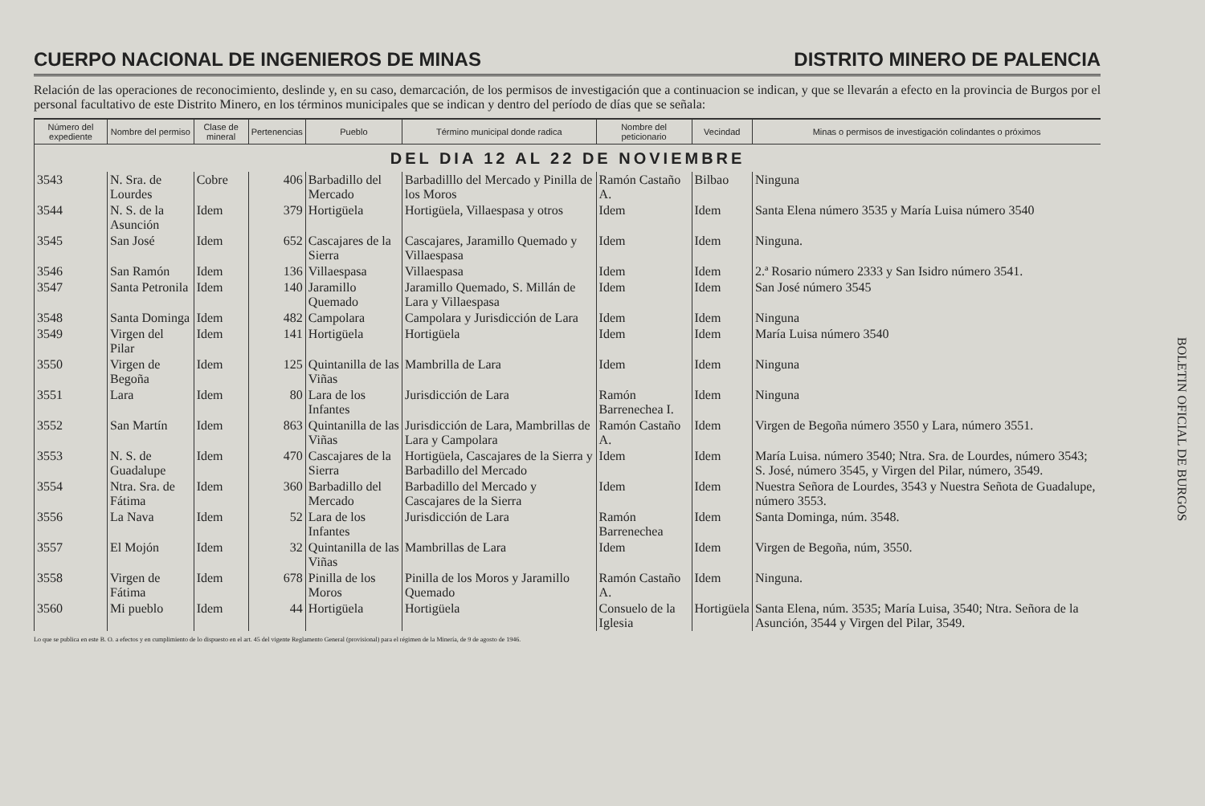CUERPO NACIONAL DE INGENIEROS DE MINAS DISTRITO MINERO DE PALENCIA
Relación de las operaciones de reconocimiento, deslinde y, en su caso, demarcación, de los permisos de investigación que a continuacion se indican, y que se llevarán a efecto en la provincia de Burgos por el personal facultativo de este Distrito Minero, en los términos municipales que se indican y dentro del período de días que se señala:
| Número del expediente | Nombre del permiso | Clase de mineral | Pertenencias | Pueblo | Término municipal donde radica | Nombre del peticionario | Vecindad | Minas o permisos de investigación colindantes o próximos |
| --- | --- | --- | --- | --- | --- | --- | --- | --- |
| DEL DIA 12 AL 22 DE NOVIEMBRE | | | | | | | | |
| 3543 | N. Sra. de Lourdes | Cobre | 406 | Barbadillo del Mercado | Barbadilllo del Mercado y Pinilla de los Moros | Ramón Castaño A. | Bilbao | Ninguna |
| 3544 | N. S. de la Asunción | Idem | 379 | Hortigüela | Hortigüela, Villaespasa y otros | Idem | Idem | Santa Elena número 3535 y María Luisa número 3540 |
| 3545 | San José | Idem | 652 | Cascajares de la Sierra | Cascajares, Jaramillo Quemado y Villaespasa | Idem | Idem | Ninguna. |
| 3546 | San Ramón | Idem | 136 | Villaespasa | Villaespasa | Idem | Idem | 2.ª Rosario número 2333 y San Isidro número 3541. |
| 3547 | Santa Petronila | Idem | 140 | Jaramillo Quemado | Jaramillo Quemado, S. Millán de Lara y Villaespasa | Idem | Idem | San José número 3545 |
| 3548 | Santa Dominga | Idem | 482 | Campolara | Campolara y Jurisdicción de Lara | Idem | Idem | Ninguna |
| 3549 | Virgen del Pilar | Idem | 141 | Hortigüela | Hortigüela | Idem | Idem | María Luisa número 3540 |
| 3550 | Virgen de Begoña | Idem | 125 | Quintanilla de las Viñas | Mambrilla de Lara | Idem | Idem | Ninguna |
| 3551 | Lara | Idem | 80 | Lara de los Infantes | Jurisdicción de Lara | Ramón Barrenechea I. | Idem | Ninguna |
| 3552 | San Martín | Idem | 863 | Quintanilla de las Viñas | Jurisdicción de Lara, Mambrillas de Lara y Campolara | Ramón Castaño A. | Idem | Virgen de Begoña número 3550 y Lara, número 3551. |
| 3553 | N. S. de Guadalupe | Idem | 470 | Cascajares de la Sierra | Hortigüela, Cascajares de la Sierra y Barbadillo del Mercado | Idem | Idem | María Luisa. número 3540; Ntra. Sra. de Lourdes, número 3543; S. José, número 3545, y Virgen del Pilar, número, 3549. |
| 3554 | Ntra. Sra. de Fátima | Idem | 360 | Barbadillo del Mercado | Barbadillo del Mercado y Cascajares de la Sierra | Idem | Idem | Nuestra Señora de Lourdes, 3543 y Nuestra Señota de Guadalupe, número 3553. |
| 3556 | La Nava | Idem | 52 | Lara de los Infantes | Jurisdicción de Lara | Ramón Barrenechea | Idem | Santa Dominga, núm. 3548. |
| 3557 | El Mojón | Idem | 32 | Quintanilla de las Viñas | Mambrillas de Lara | Idem | Idem | Virgen de Begoña, núm, 3550. |
| 3558 | Virgen de Fátima | Idem | 678 | Pinilla de los Moros | Pinilla de los Moros y Jaramillo Quemado | Ramón Castaño A. | Idem | Ninguna. |
| 3560 | Mi pueblo | Idem | 44 | Hortigüela | Hortigüela | Consuelo de la Iglesia | Hortigüela | Santa Elena, núm. 3535; María Luisa, 3540; Ntra. Señora de la Asunción, 3544 y Virgen del Pilar, 3549. |
Lo que se publica en este B. O. a efectos y en cumplimiento de lo dispuesto en el art. 45 del vigente Reglamento General (provisional) para el régimen de la Minería, de 9 de agosto de 1946.
BOLETIN OFICIAL DE BURGOS